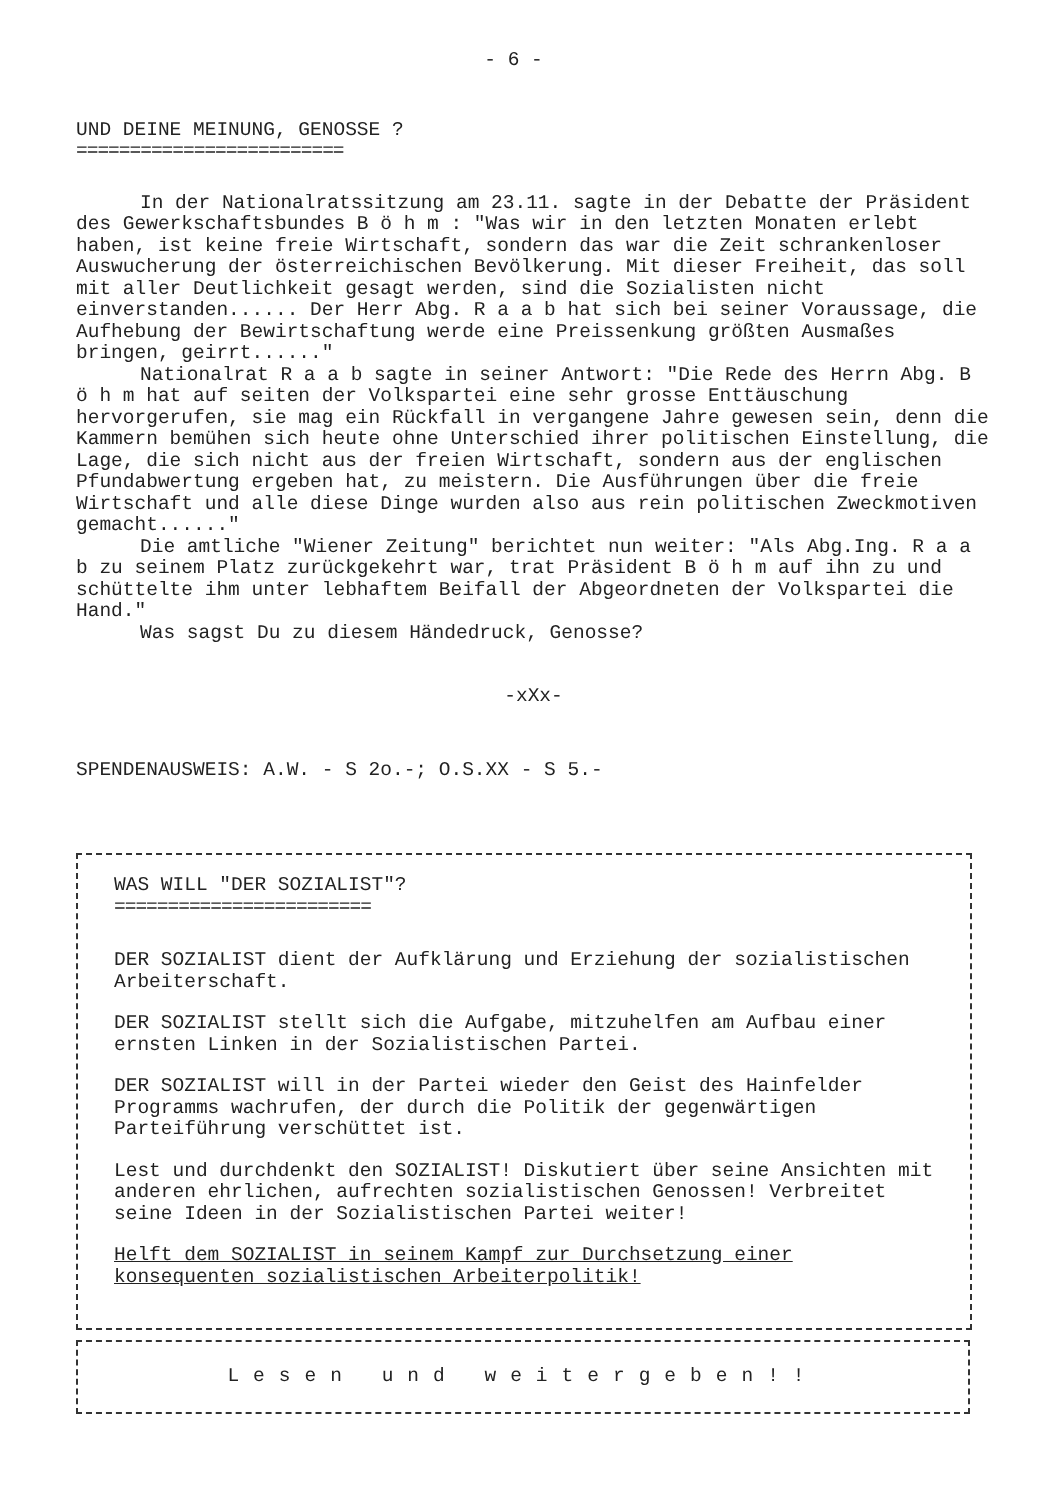- 6 -
UND DEINE MEINUNG, GENOSSE ?
=========================
In der Nationalratssitzung am 23.11. sagte in der Debatte der Präsident des Gewerkschaftsbundes B ö h m : "Was wir in den letzten Monaten erlebt haben, ist keine freie Wirtschaft, sondern das war die Zeit schrankenloser Auswucherung der österreichischen Bevölkerung. Mit dieser Freiheit, das soll mit aller Deutlichkeit gesagt werden, sind die Sozialisten nicht einverstanden...... Der Herr Abg. R a a b hat sich bei seiner Voraussage, die Aufhebung der Bewirtschaftung werde eine Preissenkung größten Ausmaßes bringen, geirrt......"
Nationalrat R a a b sagte in seiner Antwort: "Die Rede des Herrn Abg. B ö h m hat auf seiten der Volkspartei eine sehr grosse Enttäuschung hervorgerufen, sie mag ein Rückfall in vergangene Jahre gewesen sein, denn die Kammern bemühen sich heute ohne Unterschied ihrer politischen Einstellung, die Lage, die sich nicht aus der freien Wirtschaft, sondern aus der englischen Pfundabwertung ergeben hat, zu meistern. Die Ausführungen über die freie Wirtschaft und alle diese Dinge wurden also aus rein politischen Zweckmotiven gemacht......"
Die amtliche "Wiener Zeitung" berichtet nun weiter: "Als Abg.Ing. R a a b zu seinem Platz zurückgekehrt war, trat Präsident B ö h m auf ihn zu und schüttelte ihm unter lebhaftem Beifall der Abgeordneten der Volkspartei die Hand."
Was sagst Du zu diesem Händedruck, Genosse?
-xXx-
SPENDENAUSWEIS: A.W. - S 2o.-; O.S.XX - S 5.-
WAS WILL "DER SOZIALIST"?
========================
DER SOZIALIST dient der Aufklärung und Erziehung der sozialistischen Arbeiterschaft.
DER SOZIALIST stellt sich die Aufgabe, mitzuhelfen am Aufbau einer ernsten Linken in der Sozialistischen Partei.
DER SOZIALIST will in der Partei wieder den Geist des Hainfelder Programms wachrufen, der durch die Politik der gegenwärtigen Parteiführung verschüttet ist.
Lest und durchdenkt den SOZIALIST! Diskutiert über seine Ansichten mit anderen ehrlichen, aufrechten sozialistischen Genossen! Verbreitet seine Ideen in der Sozialistischen Partei weiter!
Helft dem SOZIALIST in seinem Kampf zur Durchsetzung einer konsequenten sozialistischen Arbeiterpolitik!
Lesen und weitergeben!!